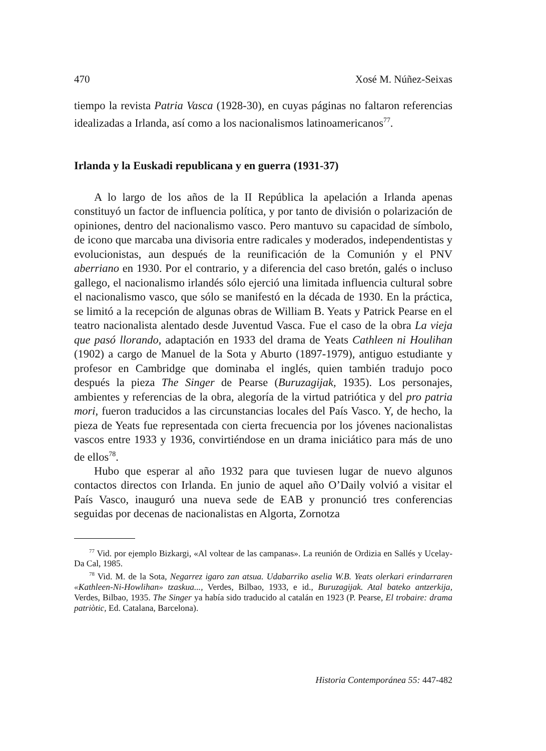470 Xosé M. Núñez-Seixas
tiempo la revista Patria Vasca (1928-30), en cuyas páginas no faltaron referencias idealizadas a Irlanda, así como a los nacionalismos latinoamericanos<sup>77</sup>.
Irlanda y la Euskadi republicana y en guerra (1931-37)
A lo largo de los años de la II República la apelación a Irlanda apenas constituyó un factor de influencia política, y por tanto de división o polarización de opiniones, dentro del nacionalismo vasco. Pero mantuvo su capacidad de símbolo, de icono que marcaba una divisoria entre radicales y moderados, independentistas y evolucionistas, aun después de la reunificación de la Comunión y el PNV aberriano en 1930. Por el contrario, y a diferencia del caso bretón, galés o incluso gallego, el nacionalismo irlandés sólo ejerció una limitada influencia cultural sobre el nacionalismo vasco, que sólo se manifestó en la década de 1930. En la práctica, se limitó a la recepción de algunas obras de William B. Yeats y Patrick Pearse en el teatro nacionalista alentado desde Juventud Vasca. Fue el caso de la obra La vieja que pasó llorando, adaptación en 1933 del drama de Yeats Cathleen ni Houlihan (1902) a cargo de Manuel de la Sota y Aburto (1897-1979), antiguo estudiante y profesor en Cambridge que dominaba el inglés, quien también tradujo poco después la pieza The Singer de Pearse (Buruzagijak, 1935). Los personajes, ambientes y referencias de la obra, alegoría de la virtud patriótica y del pro patria mori, fueron traducidos a las circunstancias locales del País Vasco. Y, de hecho, la pieza de Yeats fue representada con cierta frecuencia por los jóvenes nacionalistas vascos entre 1933 y 1936, convirtiéndose en un drama iniciático para más de uno de ellos<sup>78</sup>.
Hubo que esperar al año 1932 para que tuviesen lugar de nuevo algunos contactos directos con Irlanda. En junio de aquel año O’Daily volvió a visitar el País Vasco, inauguró una nueva sede de EAB y pronunció tres conferencias seguidas por decenas de nacionalistas en Algorta, Zornotza
<sup>77</sup> Vid. por ejemplo Bizkargi, «Al voltear de las campanas». La reunión de Ordizia en Sallés y Ucelay-Da Cal, 1985.
<sup>78</sup> Vid. M. de la Sota, Negarrez igaro zan atsua. Udabarriko aselia W.B. Yeats olerkari erindarraren «Kathleen-Ni-Howlihan» tzaskua..., Verdes, Bilbao, 1933, e id., Buruzagijak. Atal bateko antzerkija, Verdes, Bilbao, 1935. The Singer ya había sido traducido al catalán en 1923 (P. Pearse, El trobaire: drama patriòtic, Ed. Catalana, Barcelona).
Historia Contemporánea 55: 447-482